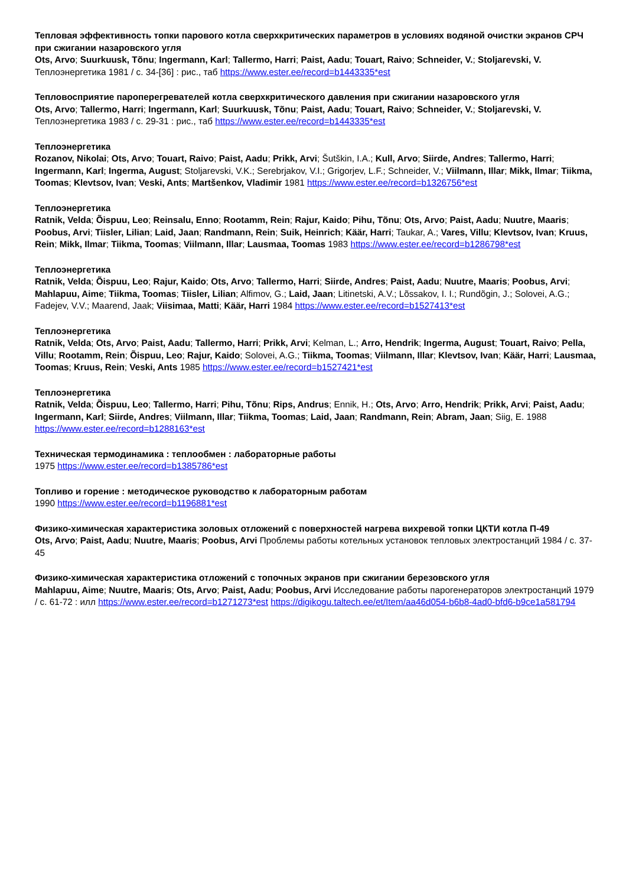Тепловая эффективность топки парового котла сверхкритических параметров в условиях водяной очистки экранов СРЧ при сжигании назаровского угля
Ots, Arvo; Suurkuusk, Tõnu; Ingermann, Karl; Tallermo, Harri; Paist, Aadu; Touart, Raivo; Schneider, V.; Stoljarevski, V. Теплоэнергетика 1981 / с. 34-[36] : рис., таб https://www.ester.ee/record=b1443335*est
Тепловосприятие пароперегревателей котла сверхкритического давления при сжигании назаровского угля
Ots, Arvo; Tallermo, Harri; Ingermann, Karl; Suurkuusk, Tõnu; Paist, Aadu; Touart, Raivo; Schneider, V.; Stoljarevski, V. Теплоэнергетика 1983 / с. 29-31 : рис., таб https://www.ester.ee/record=b1443335*est
Теплоэнергетика
Rozanov, Nikolai; Ots, Arvo; Touart, Raivo; Paist, Aadu; Prikk, Arvi; Šutškin, I.A.; Kull, Arvo; Siirde, Andres; Tallermo, Harri; Ingermann, Karl; Ingerma, August; Stoljarevski, V.K.; Serebrjakov, V.I.; Grigorjev, L.F.; Schneider, V.; Viilmann, Illar; Mikk, Ilmar; Tiikma, Toomas; Klevtsov, Ivan; Veski, Ants; Martšenkov, Vladimir 1981 https://www.ester.ee/record=b1326756*est
Теплоэнергетика
Ratnik, Velda; Õispuu, Leo; Reinsalu, Enno; Rootamm, Rein; Rajur, Kaido; Pihu, Tõnu; Ots, Arvo; Paist, Aadu; Nuutre, Maaris; Poobus, Arvi; Tiisler, Lilian; Laid, Jaan; Randmann, Rein; Suik, Heinrich; Käär, Harri; Taukar, A.; Vares, Villu; Klevtsov, Ivan; Kruus, Rein; Mikk, Ilmar; Tiikma, Toomas; Viilmann, Illar; Lausmaa, Toomas 1983 https://www.ester.ee/record=b1286798*est
Теплоэнергетика
Ratnik, Velda; Õispuu, Leo; Rajur, Kaido; Ots, Arvo; Tallermo, Harri; Siirde, Andres; Paist, Aadu; Nuutre, Maaris; Poobus, Arvi; Mahlapuu, Aime; Tiikma, Toomas; Tiisler, Lilian; Alfimov, G.; Laid, Jaan; Litinetski, A.V.; Lõssakov, I. I.; Rundõgin, J.; Solovei, A.G.; Fadejev, V.V.; Maarend, Jaak; Viisimaa, Matti; Käär, Harri 1984 https://www.ester.ee/record=b1527413*est
Теплоэнергетика
Ratnik, Velda; Ots, Arvo; Paist, Aadu; Tallermo, Harri; Prikk, Arvi; Kelman, L.; Arro, Hendrik; Ingerma, August; Touart, Raivo; Pella, Villu; Rootamm, Rein; Õispuu, Leo; Rajur, Kaido; Solovei, A.G.; Tiikma, Toomas; Viilmann, Illar; Klevtsov, Ivan; Käär, Harri; Lausmaa, Toomas; Kruus, Rein; Veski, Ants 1985 https://www.ester.ee/record=b1527421*est
Теплоэнергетика
Ratnik, Velda; Õispuu, Leo; Tallermo, Harri; Pihu, Tõnu; Rips, Andrus; Ennik, H.; Ots, Arvo; Arro, Hendrik; Prikk, Arvi; Paist, Aadu; Ingermann, Karl; Siirde, Andres; Viilmann, Illar; Tiikma, Toomas; Laid, Jaan; Randmann, Rein; Abram, Jaan; Siig, E. 1988 https://www.ester.ee/record=b1288163*est
Техническая термодинамика : теплообмен : лабораторные работы
1975 https://www.ester.ee/record=b1385786*est
Топливо и горение : методическое руководство к лабораторным работам
1990 https://www.ester.ee/record=b1196881*est
Физико-химическая характеристика золовых отложений с поверхностей нагрева вихревой топки ЦКТИ котла П-49
Ots, Arvo; Paist, Aadu; Nuutre, Maaris; Poobus, Arvi Проблемы работы котельных установок тепловых электростанций 1984 / с. 37-45
Физико-химическая характеристика отложений с топочных экранов при сжигании березовского угля
Mahlapuu, Aime; Nuutre, Maaris; Ots, Arvo; Paist, Aadu; Poobus, Arvi Исследование работы парогенераторов электростанций 1979 / с. 61-72 : илл https://www.ester.ee/record=b1271273*est https://digikogu.taltech.ee/et/Item/aa46d054-b6b8-4ad0-bfd6-b9ce1a581794